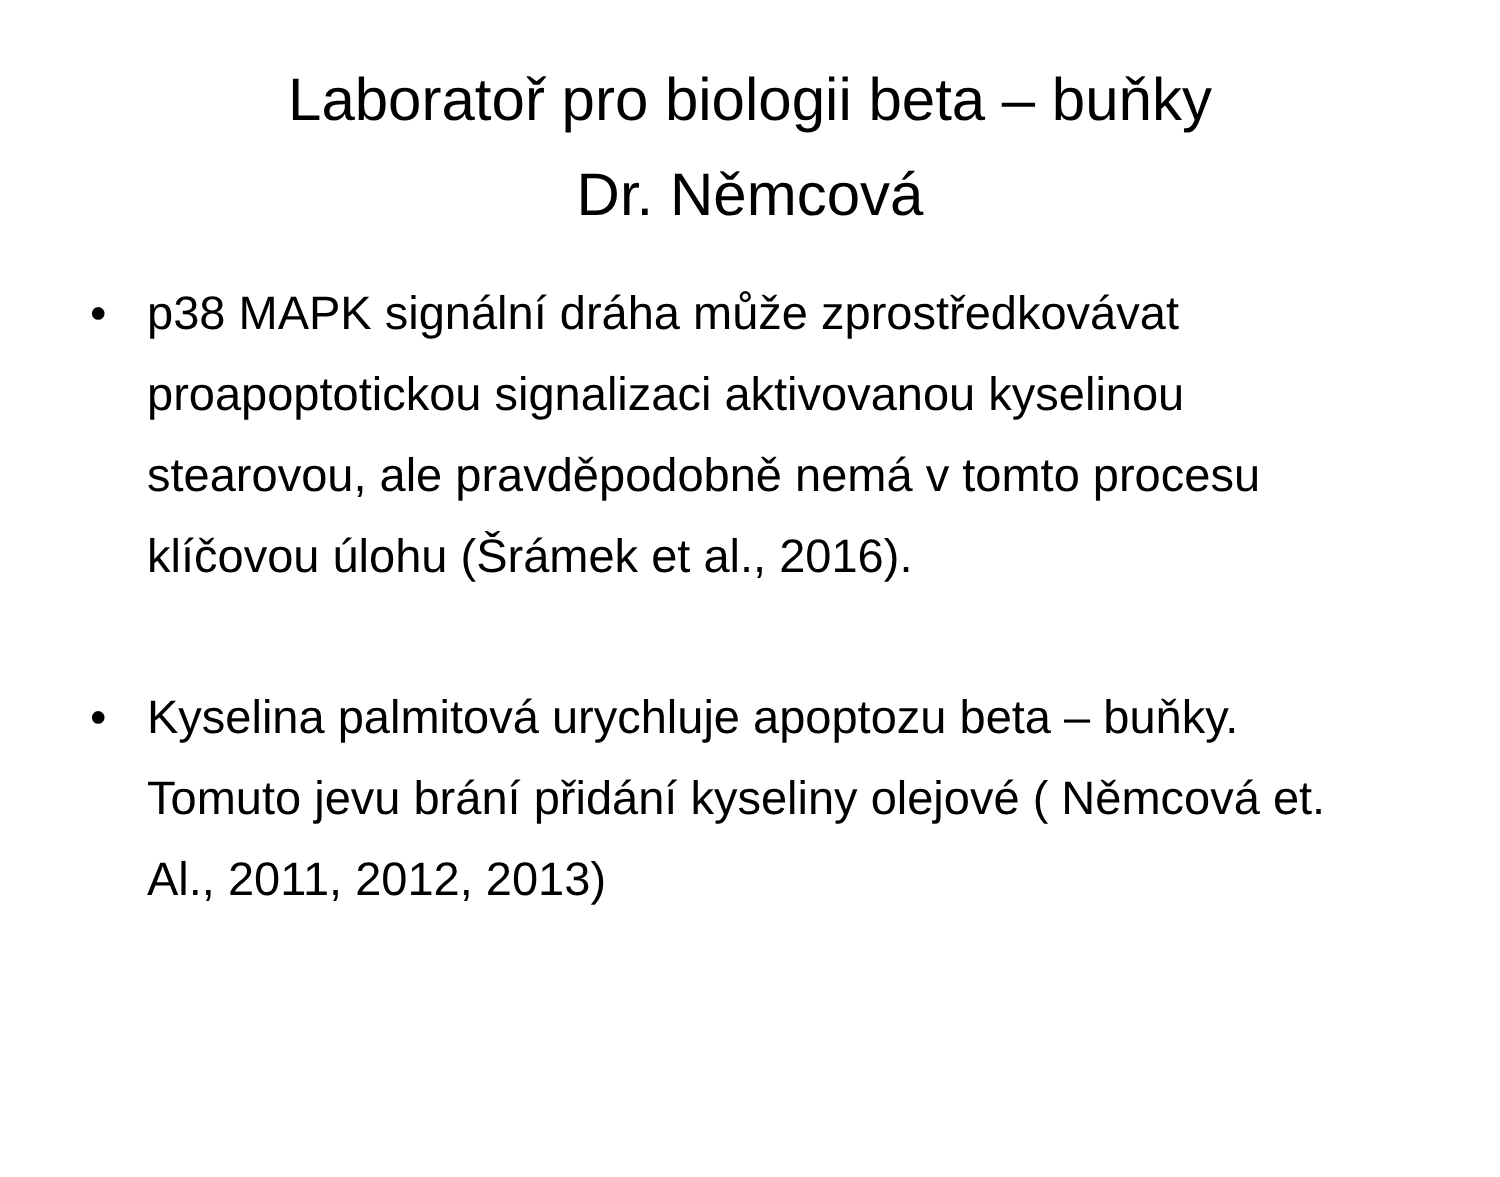Laboratoř pro biologii beta – buňky
Dr. Němcová
• p38 MAPK signální dráha může zprostředkovávat proapoptotickou signalizaci aktivovanou kyselinou stearovou, ale pravděpodobně nemá v tomto procesu klíčovou úlohu (Šrámek et al., 2016).
• Kyselina palmitová urychluje apoptozu beta – buňky. Tomuto jevu brání přidání kyseliny olejové ( Němcová et. Al., 2011, 2012, 2013)